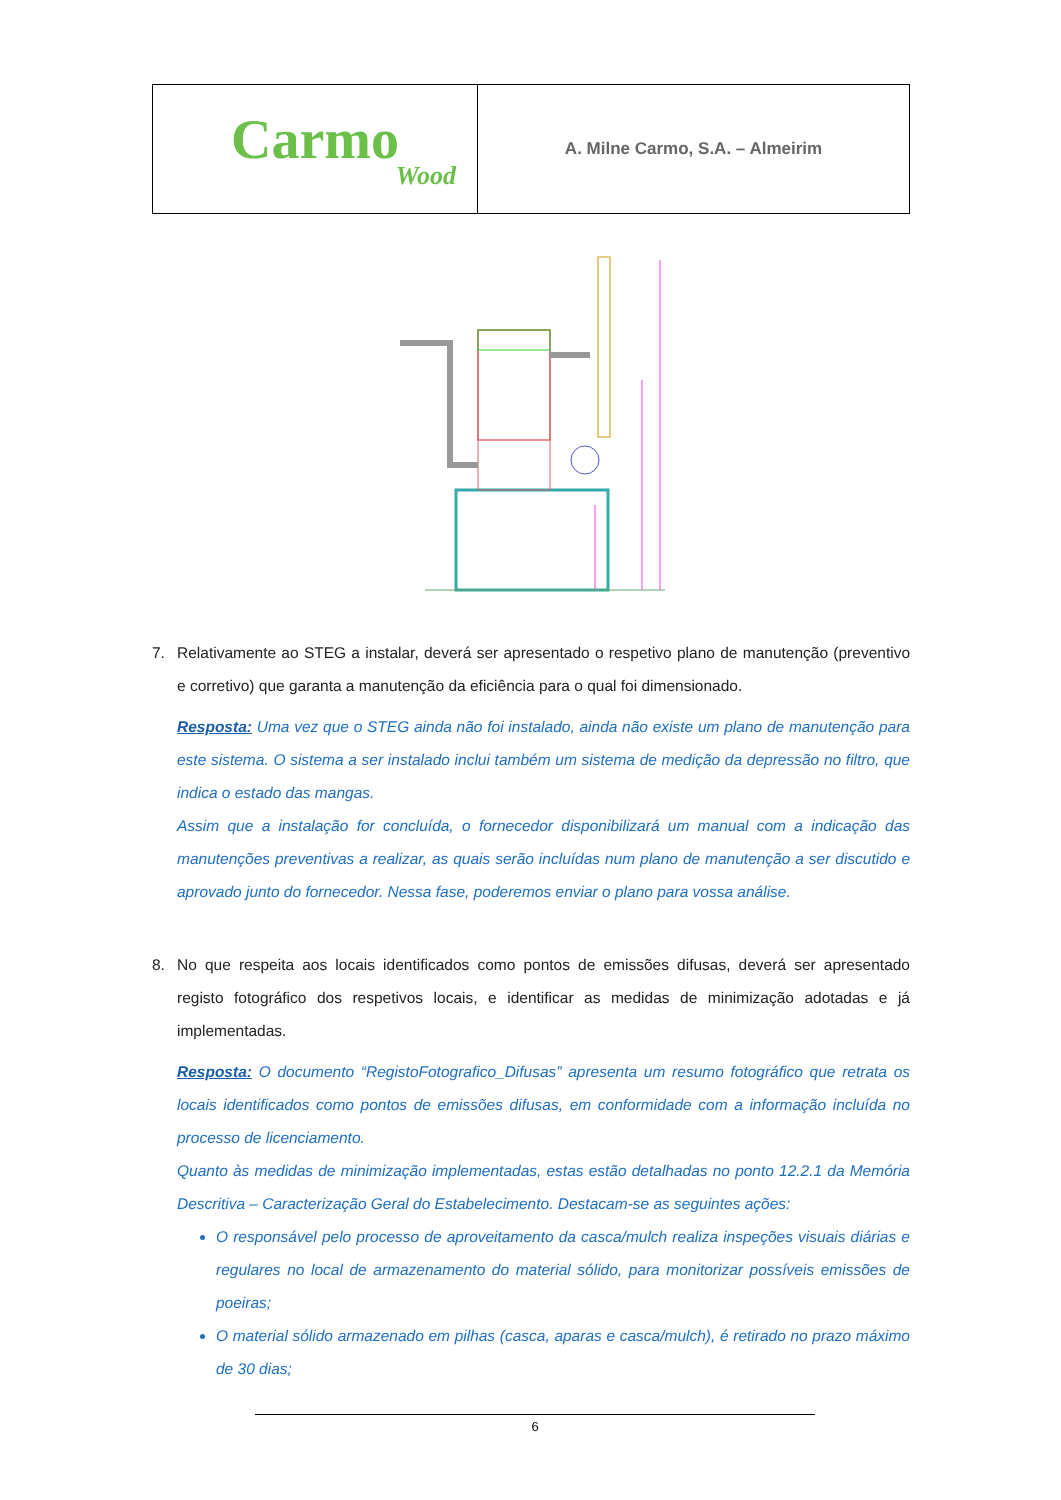| Carmo Wood | A. Milne Carmo, S.A. – Almeirim |
7. Relativamente ao STEG a instalar, deverá ser apresentado o respetivo plano de manutenção (preventivo e corretivo) que garanta a manutenção da eficiência para o qual foi dimensionado.
Resposta: Uma vez que o STEG ainda não foi instalado, ainda não existe um plano de manutenção para este sistema. O sistema a ser instalado inclui também um sistema de medição da depressão no filtro, que indica o estado das mangas.
Assim que a instalação for concluída, o fornecedor disponibilizará um manual com a indicação das manutenções preventivas a realizar, as quais serão incluídas num plano de manutenção a ser discutido e aprovado junto do fornecedor. Nessa fase, poderemos enviar o plano para vossa análise.
8. No que respeita aos locais identificados como pontos de emissões difusas, deverá ser apresentado registo fotográfico dos respetivos locais, e identificar as medidas de minimização adotadas e já implementadas.
Resposta: O documento “RegistoFotografico_Difusas” apresenta um resumo fotográfico que retrata os locais identificados como pontos de emissões difusas, em conformidade com a informação incluída no processo de licenciamento.
Quanto às medidas de minimização implementadas, estas estão detalhadas no ponto 12.2.1 da Memória Descritiva – Caracterização Geral do Estabelecimento. Destacam-se as seguintes ações:
O responsável pelo processo de aproveitamento da casca/mulch realiza inspeções visuais diárias e regulares no local de armazenamento do material sólido, para monitorizar possíveis emissões de poeiras;
O material sólido armazenado em pilhas (casca, aparas e casca/mulch), é retirado no prazo máximo de 30 dias;
6